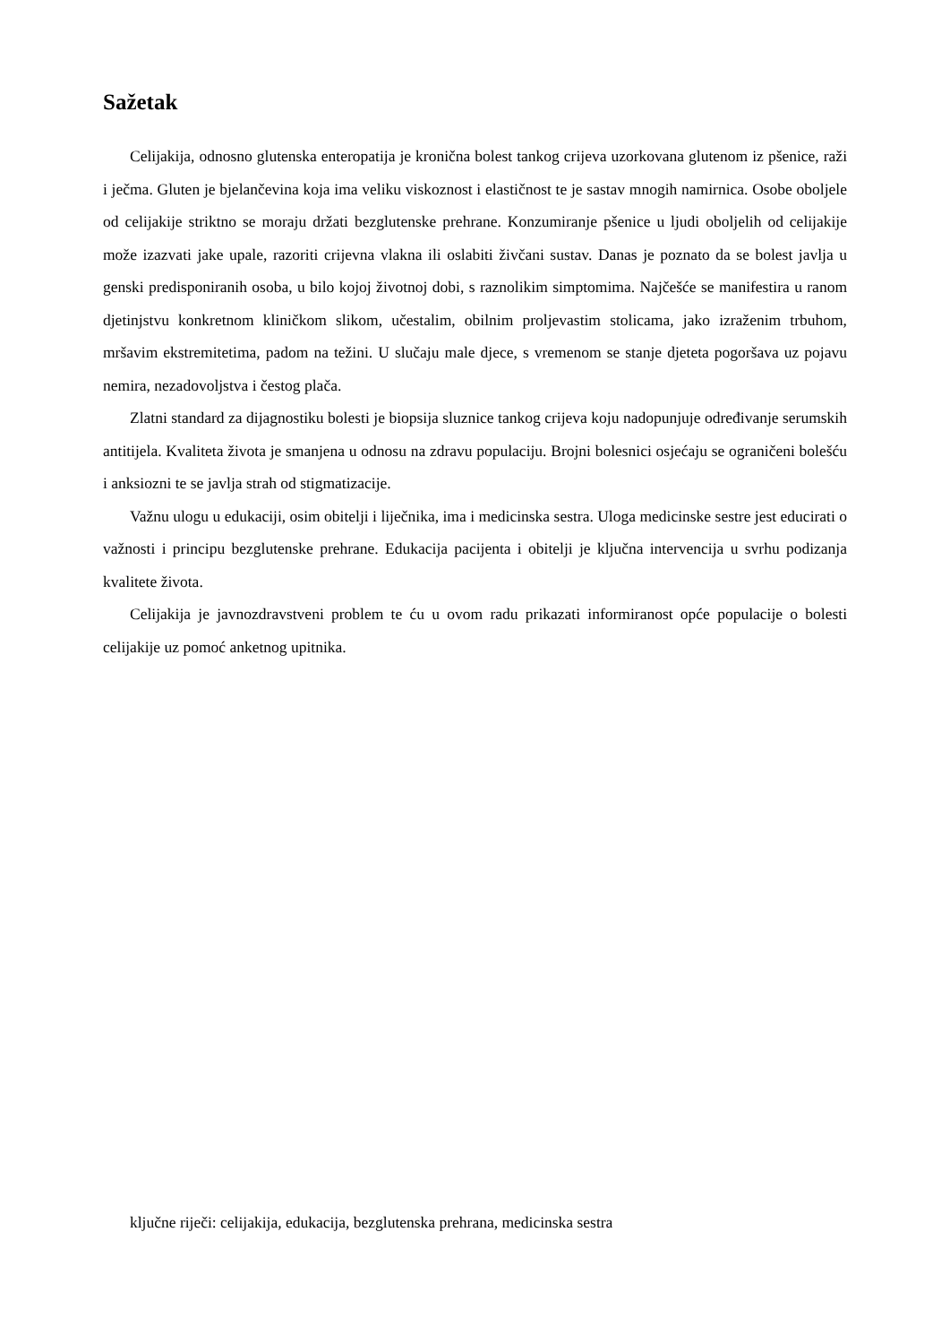Sažetak
Celijakija, odnosno glutenska enteropatija je kronična bolest tankog crijeva uzorkovana glutenom iz pšenice, raži i ječma. Gluten je bjelančevina koja ima veliku viskoznost i elastičnost te je sastav mnogih namirnica. Osobe oboljele od celijakije striktno se moraju držati bezglutenske prehrane. Konzumiranje pšenice u ljudi oboljelih od celijakije može izazvati jake upale, razoriti crijevna vlakna ili oslabiti živčani sustav. Danas je poznato da se bolest javlja u genski predisponiranih osoba, u bilo kojoj životnoj dobi, s raznolikim simptomima. Najčešće se manifestira u ranom djetinjstvu konkretnom kliničkom slikom, učestalim, obilnim proljevastim stolicama, jako izraženim trbuhom, mršavim ekstremitetima, padom na težini. U slučaju male djece, s vremenom se stanje djeteta pogoršava uz pojavu nemira, nezadovoljstva i čestog plača.
Zlatni standard za dijagnostiku bolesti je biopsija sluznice tankog crijeva koju nadopunjuje određivanje serumskih antitijela. Kvaliteta života je smanjena u odnosu na zdravu populaciju. Brojni bolesnici osjećaju se ograničeni bolešću i anksiozni te se javlja strah od stigmatizacije.
Važnu ulogu u edukaciji, osim obitelji i liječnika, ima i medicinska sestra. Uloga medicinske sestre jest educirati o važnosti i principu bezglutenske prehrane. Edukacija pacijenta i obitelji je ključna intervencija u svrhu podizanja kvalitete života.
Celijakija je javnozdravstveni problem te ću u ovom radu prikazati informiranost opće populacije o bolesti celijakije uz pomoć anketnog upitnika.
ključne riječi: celijakija, edukacija, bezglutenska prehrana, medicinska sestra